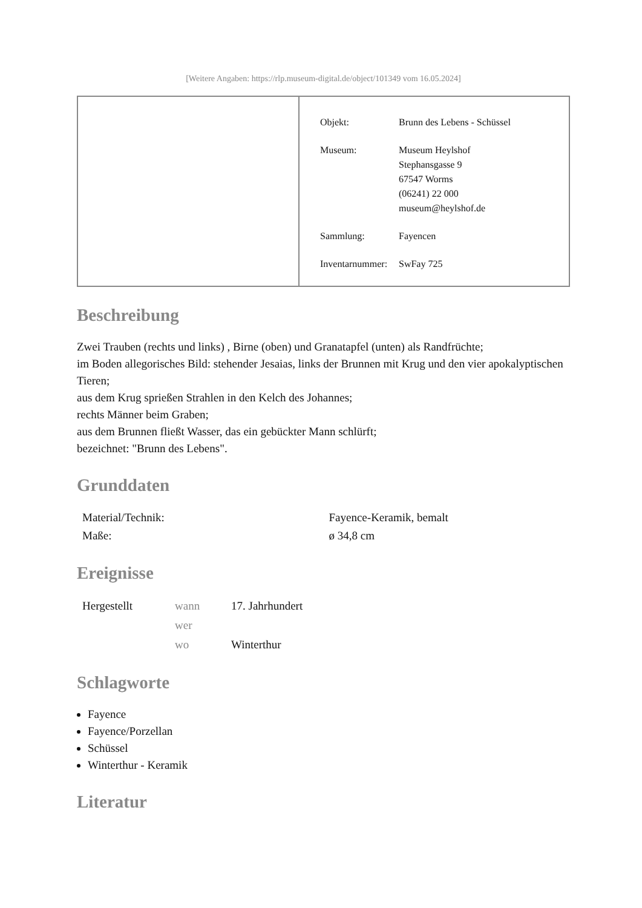[Weitere Angaben: https://rlp.museum-digital.de/object/101349 vom 16.05.2024]
| Objekt: | Brunn des Lebens - Schüssel |
| Museum: | Museum Heylshof Stephansgasse 9 67547 Worms (06241) 22 000 museum@heylshof.de |
| Sammlung: | Fayencen |
| Inventarnummer: | SwFay 725 |
Beschreibung
Zwei Trauben (rechts und links) , Birne (oben) und Granatapfel (unten) als Randfrüchte;
im Boden allegorisches Bild: stehender Jesaias, links der Brunnen mit Krug und den vier apokalyptischen Tieren;
aus dem Krug sprießen Strahlen in den Kelch des Johannes;
rechts Männer beim Graben;
aus dem Brunnen fließt Wasser, das ein gebückter Mann schlürft;
bezeichnet: "Brunn des Lebens".
Grunddaten
| Material/Technik: | Fayence-Keramik, bemalt |
| Maße: | ø 34,8 cm |
Ereignisse
| Hergestellt | wann | 17. Jahrhundert |
| | wer | |
| | wo | Winterthur |
Schlagworte
Fayence
Fayence/Porzellan
Schüssel
Winterthur - Keramik
Literatur